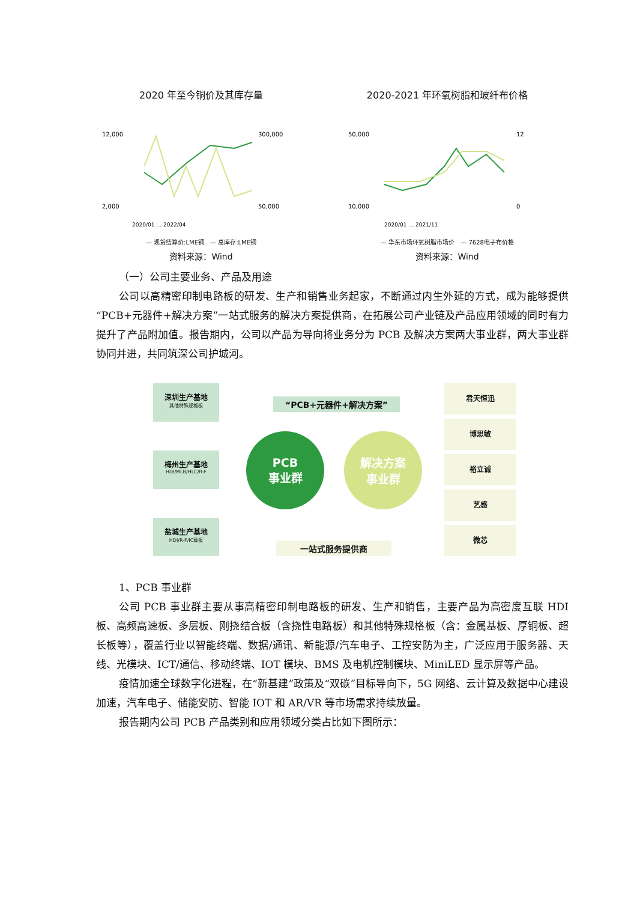2020 年至今铜价及其库存量
12,000
2,000
300,000
50,000
2020/01 … 2022/04
— 现货结算价:LME铜　— 总库存:LME铜
资料来源：Wind
2020-2021 年环氧树脂和玻纤布价格
50,000
10,000
12
0
2020/01 … 2021/11
— 华东市场环氧树脂市场价　— 7628电子布价格
资料来源：Wind
（一）公司主要业务、产品及用途
公司以高精密印制电路板的研发、生产和销售业务起家，不断通过内生外延的方式，成为能够提供“PCB+元器件+解决方案”一站式服务的解决方案提供商，在拓展公司产业链及产品应用领域的同时有力提升了产品附加值。报告期内，公司以产品为导向将业务分为 PCB 及解决方案两大事业群，两大事业群协同并进，共同筑深公司护城河。
深圳生产基地
其他特殊规格板
梅州生产基地
HDI/MLB/HLC/R-F
盐城生产基地
HDI/R-F/IC载板
“PCB+元器件+解决方案”
PCB
事业群
解决方案
事业群
一站式服务提供商
君天恒迅
博思敏
裕立诚
艺感
微芯
1、PCB 事业群
公司 PCB 事业群主要从事高精密印制电路板的研发、生产和销售，主要产品为高密度互联 HDI 板、高频高速板、多层板、刚挠结合板（含挠性电路板）和其他特殊规格板（含：金属基板、厚铜板、超长板等），覆盖行业以智能终端、数据/通讯、新能源/汽车电子、工控安防为主，广泛应用于服务器、天线、光模块、ICT/通信、移动终端、IOT 模块、BMS 及电机控制模块、MiniLED 显示屏等产品。
疫情加速全球数字化进程，在“新基建”政策及“双碳”目标导向下，5G 网络、云计算及数据中心建设加速，汽车电子、储能安防、智能 IOT 和 AR/VR 等市场需求持续放量。
报告期内公司 PCB 产品类别和应用领域分类占比如下图所示：